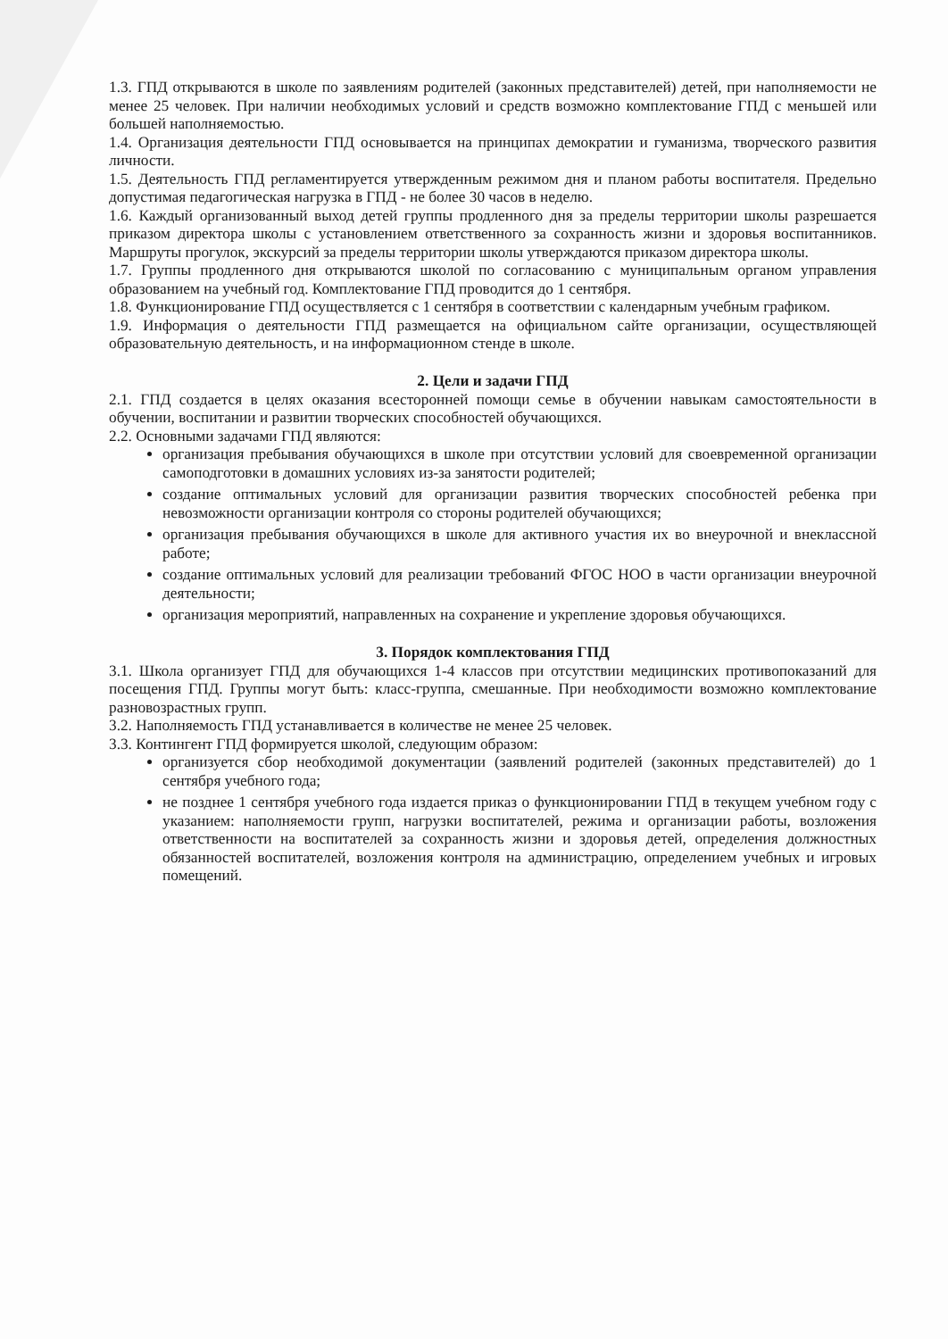1.3. ГПД открываются в школе по заявлениям родителей (законных представителей) детей, при наполняемости не менее 25 человек. При наличии необходимых условий и средств возможно комплектование ГПД с меньшей или большей наполняемостью.
1.4. Организация деятельности ГПД основывается на принципах демократии и гуманизма, творческого развития личности.
1.5. Деятельность ГПД регламентируется утвержденным режимом дня и планом работы воспитателя. Предельно допустимая педагогическая нагрузка в ГПД - не более 30 часов в неделю.
1.6. Каждый организованный выход детей группы продленного дня за пределы территории школы разрешается приказом директора школы с установлением ответственного за сохранность жизни и здоровья воспитанников. Маршруты прогулок, экскурсий за пределы территории школы утверждаются приказом директора школы.
1.7. Группы продленного дня открываются школой по согласованию с муниципальным органом управления образованием на учебный год. Комплектование ГПД проводится до 1 сентября.
1.8. Функционирование ГПД осуществляется с 1 сентября в соответствии с календарным учебным графиком.
1.9. Информация о деятельности ГПД размещается на официальном сайте организации, осуществляющей образовательную деятельность, и на информационном стенде в школе.
2. Цели и задачи ГПД
2.1. ГПД создается в целях оказания всесторонней помощи семье в обучении навыкам самостоятельности в обучении, воспитании и развитии творческих способностей обучающихся.
2.2. Основными задачами ГПД являются:
организация пребывания обучающихся в школе при отсутствии условий для своевременной организации самоподготовки в домашних условиях из-за занятости родителей;
создание оптимальных условий для организации развития творческих способностей ребенка при невозможности организации контроля со стороны родителей обучающихся;
организация пребывания обучающихся в школе для активного участия их во внеурочной и внеклассной работе;
создание оптимальных условий для реализации требований ФГОС НОО в части организации внеурочной деятельности;
организация мероприятий, направленных на сохранение и укрепление здоровья обучающихся.
3. Порядок комплектования ГПД
3.1. Школа организует ГПД для обучающихся 1-4 классов при отсутствии медицинских противопоказаний для посещения ГПД. Группы могут быть: класс-группа, смешанные. При необходимости возможно комплектование разновозрастных групп.
3.2. Наполняемость ГПД устанавливается в количестве не менее 25 человек.
3.3. Контингент ГПД формируется школой, следующим образом:
организуется сбор необходимой документации (заявлений родителей (законных представителей) до 1 сентября учебного года;
не позднее 1 сентября учебного года издается приказ о функционировании ГПД в текущем учебном году с указанием: наполняемости групп, нагрузки воспитателей, режима и организации работы, возложения ответственности на воспитателей за сохранность жизни и здоровья детей, определения должностных обязанностей воспитателей, возложения контроля на администрацию, определением учебных и игровых помещений.